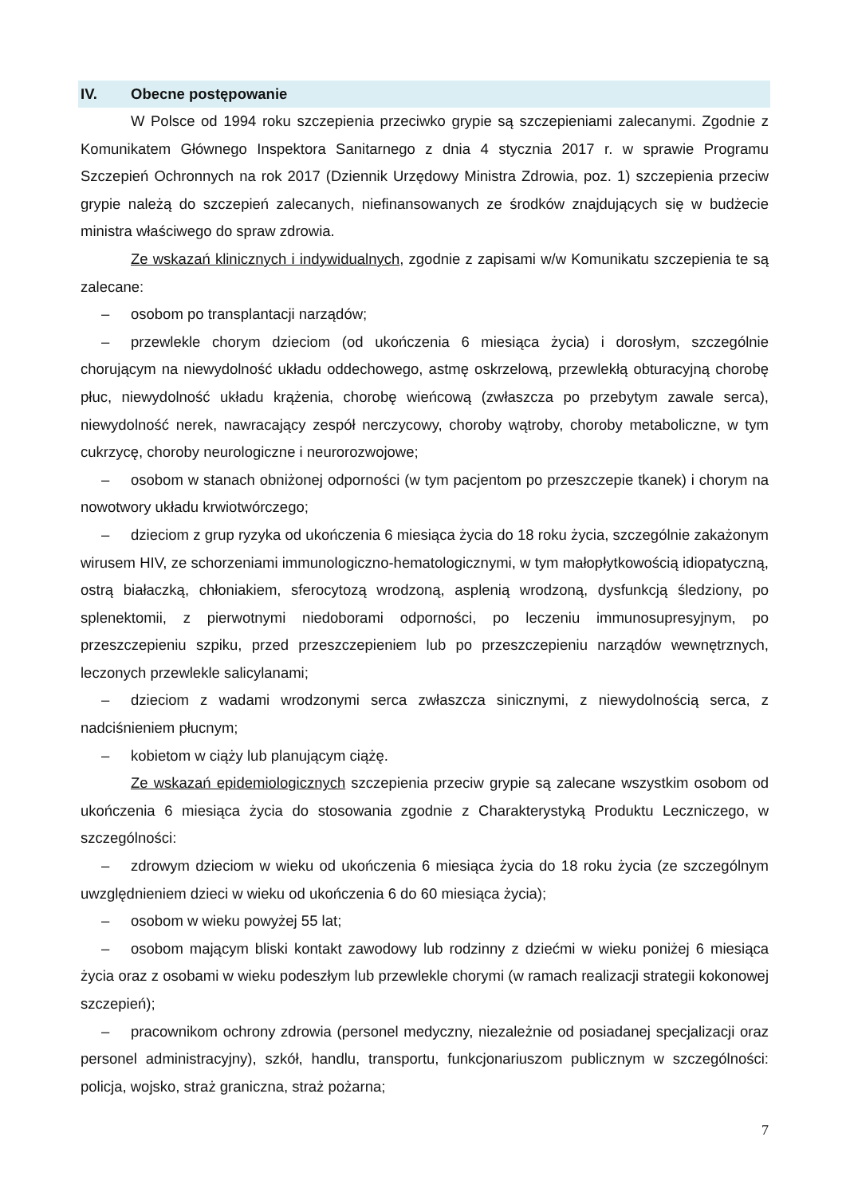IV. Obecne postępowanie
W Polsce od 1994 roku szczepienia przeciwko grypie są szczepieniami zalecanymi. Zgodnie z Komunikatem Głównego Inspektora Sanitarnego z dnia 4 stycznia 2017 r. w sprawie Programu Szczepień Ochronnych na rok 2017 (Dziennik Urzędowy Ministra Zdrowia, poz. 1) szczepienia przeciw grypie należą do szczepień zalecanych, niefinansowanych ze środków znajdujących się w budżecie ministra właściwego do spraw zdrowia.
Ze wskazań klinicznych i indywidualnych, zgodnie z zapisami w/w Komunikatu szczepienia te są zalecane:
– osobom po transplantacji narządów;
– przewlekle chorym dzieciom (od ukończenia 6 miesiąca życia) i dorosłym, szczególnie chorującym na niewydolność układu oddechowego, astmę oskrzelową, przewlekłą obturacyjną chorobę płuc, niewydolność układu krążenia, chorobę wieńcową (zwłaszcza po przebytym zawale serca), niewydolność nerek, nawracający zespół nerczycowy, choroby wątroby, choroby metaboliczne, w tym cukrzycę, choroby neurologiczne i neurorozwojowe;
– osobom w stanach obniżonej odporności (w tym pacjentom po przeszczepie tkanek) i chorym na nowotwory układu krwiotwórczego;
– dzieciom z grup ryzyka od ukończenia 6 miesiąca życia do 18 roku życia, szczególnie zakażonym wirusem HIV, ze schorzeniami immunologiczno-hematologicznymi, w tym małopłytkowością idiopatyczną, ostrą białaczką, chłoniakiem, sferocytozą wrodzoną, asplenią wrodzoną, dysfunkcją śledziony, po splenektomii, z pierwotnymi niedoborami odporności, po leczeniu immunosupresyjnym, po przeszczepieniu szpiku, przed przeszczepieniem lub po przeszczepieniu narządów wewnętrznych, leczonych przewlekle salicylanami;
– dzieciom z wadami wrodzonymi serca zwłaszcza sinicznymi, z niewydolnością serca, z nadciśnieniem płucnym;
– kobietom w ciąży lub planującym ciążę.
Ze wskazań epidemiologicznych szczepienia przeciw grypie są zalecane wszystkim osobom od ukończenia 6 miesiąca życia do stosowania zgodnie z Charakterystyką Produktu Leczniczego, w szczególności:
– zdrowym dzieciom w wieku od ukończenia 6 miesiąca życia do 18 roku życia (ze szczególnym uwzględnieniem dzieci w wieku od ukończenia 6 do 60 miesiąca życia);
– osobom w wieku powyżej 55 lat;
– osobom mającym bliski kontakt zawodowy lub rodzinny z dziećmi w wieku poniżej 6 miesiąca życia oraz z osobami w wieku podeszłym lub przewlekle chorymi (w ramach realizacji strategii kokonowej szczepień);
– pracownikom ochrony zdrowia (personel medyczny, niezależnie od posiadanej specjalizacji oraz personel administracyjny), szkół, handlu, transportu, funkcjonariuszom publicznym w szczególności: policja, wojsko, straż graniczna, straż pożarna;
7